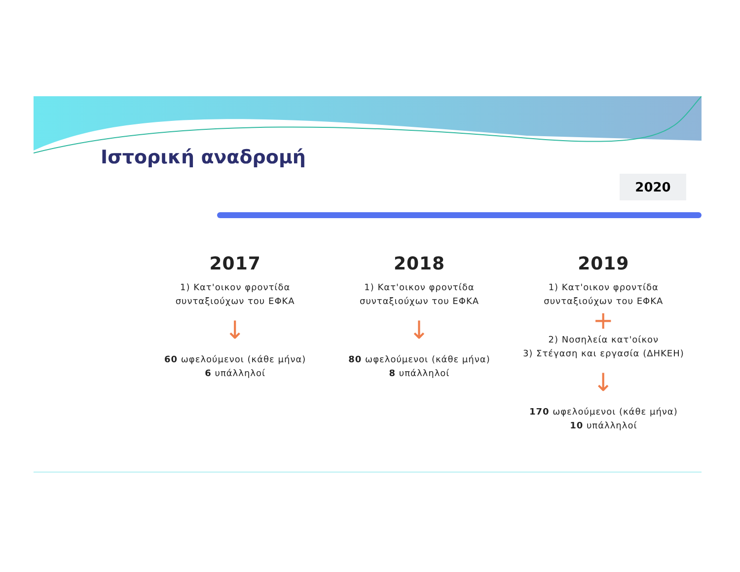Ιστορική αναδρομή
2020
2017
1) Κατ'οικον φροντίδα
συνταξιούχων του ΕΦΚΑ
↓
60 ωφελούμενοι (κάθε μήνα)
6 υπάλληλοί
2018
1) Κατ'οικον φροντίδα
συνταξιούχων του ΕΦΚΑ
↓
80 ωφελούμενοι (κάθε μήνα)
8 υπάλληλοί
2019
1) Κατ'οικον φροντίδα
συνταξιούχων του ΕΦΚΑ
+
2) Νοσηλεία κατ'οίκον
3) Στέγαση και εργασία (ΔΗΚΕΗ)
↓
170 ωφελούμενοι (κάθε μήνα)
10 υπάλληλοί